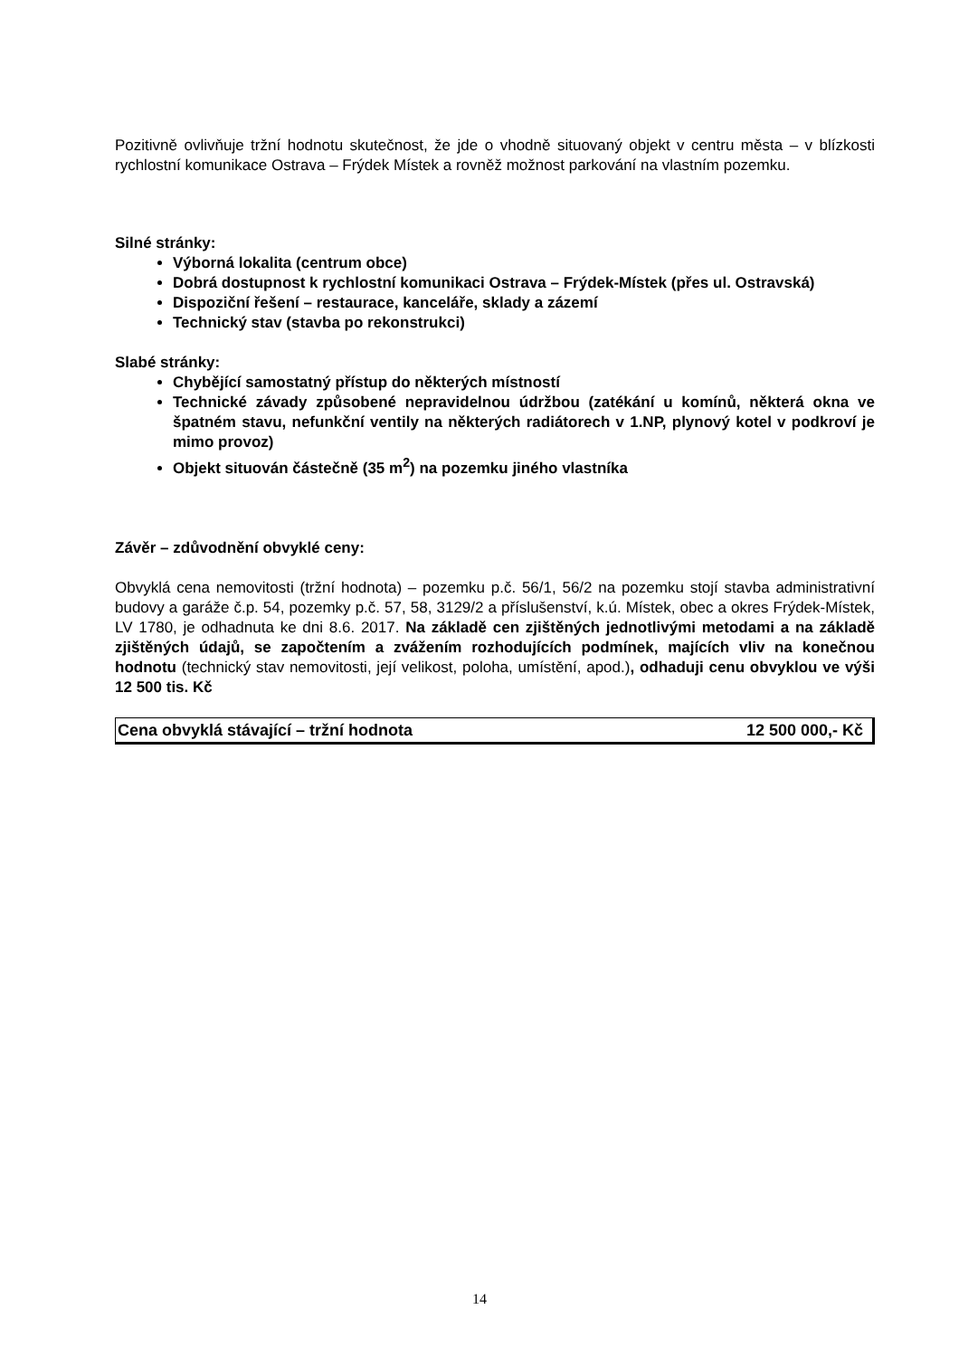Pozitivně ovlivňuje tržní hodnotu skutečnost, že jde o vhodně situovaný objekt v centru města – v blízkosti rychlostní komunikace Ostrava – Frýdek Místek a rovněž možnost parkování na vlastním pozemku.
Silné stránky:
Výborná lokalita (centrum obce)
Dobrá dostupnost k rychlostní komunikaci Ostrava – Frýdek-Místek (přes ul. Ostravská)
Dispoziční řešení – restaurace, kanceláře, sklady a zázemí
Technický stav (stavba po rekonstrukci)
Slabé stránky:
Chybějící samostatný přístup do některých místností
Technické závady způsobené nepravidelnou údržbou (zatékání u komínů, některá okna ve špatném stavu, nefunkční ventily na některých radiátorech v 1.NP, plynový kotel v podkroví je mimo provoz)
Objekt situován částečně (35 m<sup>2</sup>) na pozemku jiného vlastníka
Závěr – zdůvodnění obvyklé ceny:
Obvyklá cena nemovitosti (tržní hodnota) – pozemku p.č. 56/1, 56/2 na pozemku stojí stavba administrativní budovy a garáže č.p. 54, pozemky p.č. 57, 58, 3129/2 a příslušenství, k.ú. Místek, obec a okres Frýdek-Místek, LV 1780, je odhadnuta ke dni 8.6. 2017. Na základě cen zjištěných jednotlivými metodami a na základě zjištěných údajů, se započtením a zvážením rozhodujících podmínek, majících vliv na konečnou hodnotu (technický stav nemovitosti, její velikost, poloha, umístění, apod.), odhaduji cenu obvyklou ve výši 12 500 tis. Kč
Cena obvyklá stávající – tržní hodnota 12 500 000,- Kč
14